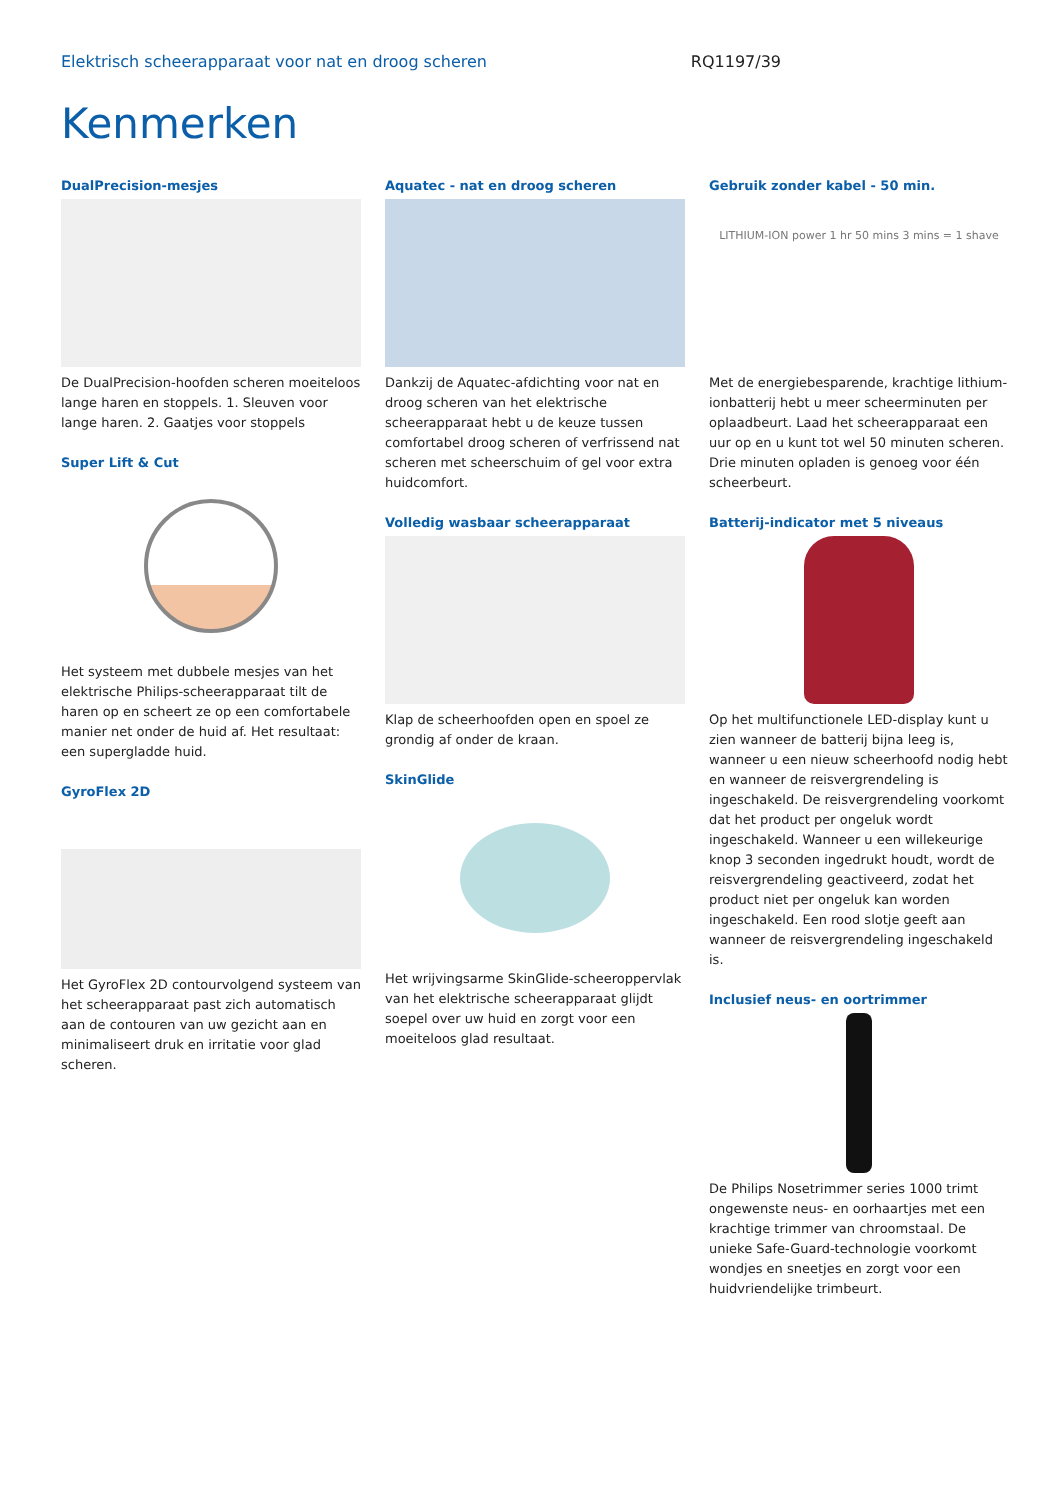Elektrisch scheerapparaat voor nat en droog scheren RQ1197/39
Kenmerken
DualPrecision-mesjes
De DualPrecision-hoofden scheren moeiteloos lange haren en stoppels. 1. Sleuven voor lange haren. 2. Gaatjes voor stoppels
Super Lift & Cut
Het systeem met dubbele mesjes van het elektrische Philips-scheerapparaat tilt de haren op en scheert ze op een comfortabele manier net onder de huid af. Het resultaat: een supergladde huid.
GyroFlex 2D
Het GyroFlex 2D contourvolgend systeem van het scheerapparaat past zich automatisch aan de contouren van uw gezicht aan en minimaliseert druk en irritatie voor glad scheren.
Aquatec - nat en droog scheren
Dankzij de Aquatec-afdichting voor nat en droog scheren van het elektrische scheerapparaat hebt u de keuze tussen comfortabel droog scheren of verfrissend nat scheren met scheerschuim of gel voor extra huidcomfort.
Volledig wasbaar scheerapparaat
Klap de scheerhoofden open en spoel ze grondig af onder de kraan.
SkinGlide
Het wrijvingsarme SkinGlide-scheeroppervlak van het elektrische scheerapparaat glijdt soepel over uw huid en zorgt voor een moeiteloos glad resultaat.
Gebruik zonder kabel - 50 min.
LITHIUM-ION power 1 hr 50 mins 3 mins = 1 shave
Met de energiebesparende, krachtige lithium-ionbatterij hebt u meer scheerminuten per oplaadbeurt. Laad het scheerapparaat een uur op en u kunt tot wel 50 minuten scheren. Drie minuten opladen is genoeg voor één scheerbeurt.
Batterij-indicator met 5 niveaus
Op het multifunctionele LED-display kunt u zien wanneer de batterij bijna leeg is, wanneer u een nieuw scheerhoofd nodig hebt en wanneer de reisvergrendeling is ingeschakeld. De reisvergrendeling voorkomt dat het product per ongeluk wordt ingeschakeld. Wanneer u een willekeurige knop 3 seconden ingedrukt houdt, wordt de reisvergrendeling geactiveerd, zodat het product niet per ongeluk kan worden ingeschakeld. Een rood slotje geeft aan wanneer de reisvergrendeling ingeschakeld is.
Inclusief neus- en oortrimmer
De Philips Nosetrimmer series 1000 trimt ongewenste neus- en oorhaartjes met een krachtige trimmer van chroomstaal. De unieke Safe-Guard-technologie voorkomt wondjes en sneetjes en zorgt voor een huidvriendelijke trimbeurt.